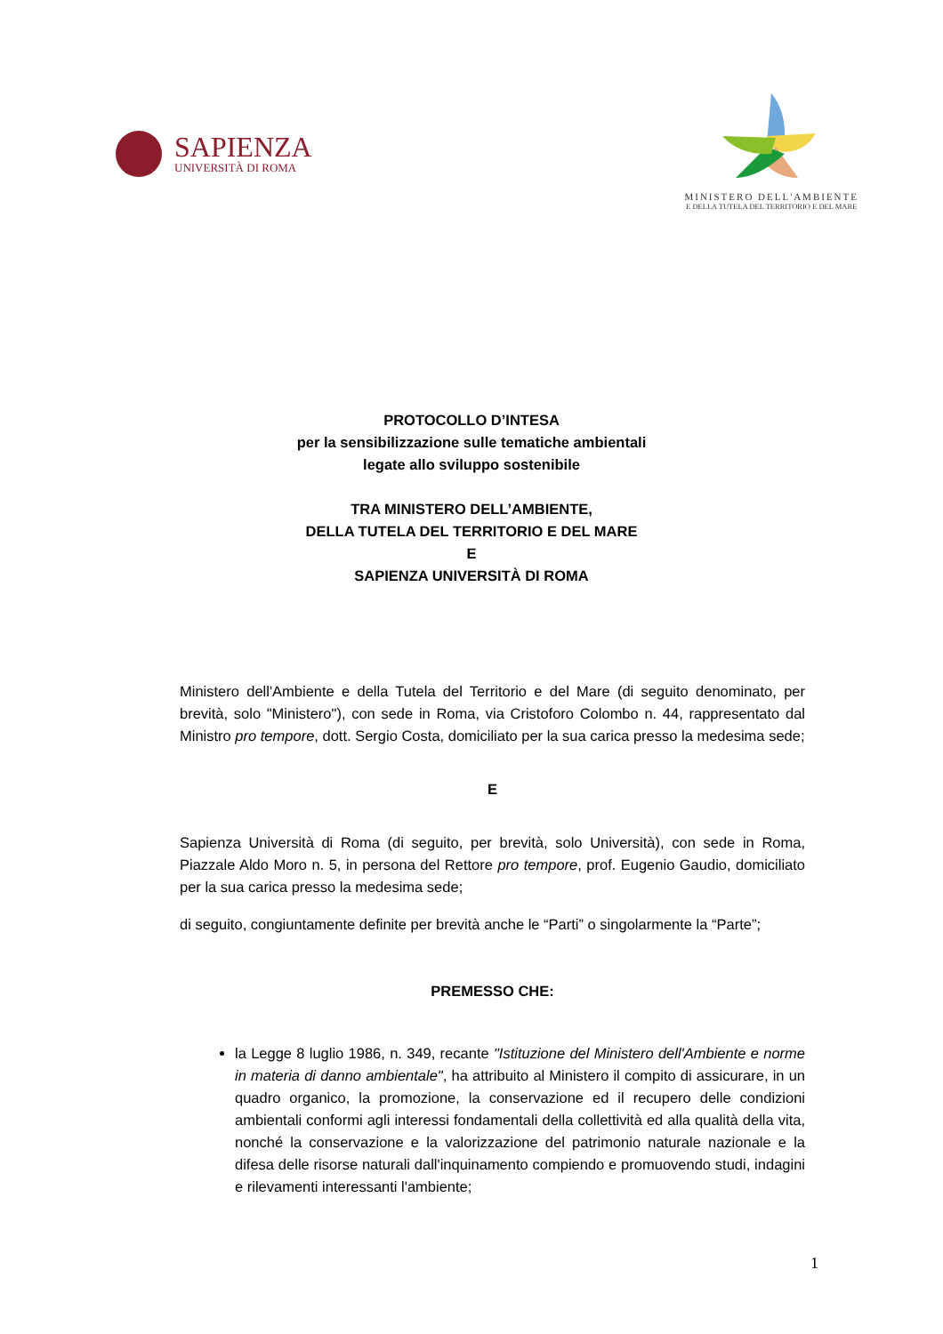SAPIENZA
UNIVERSITÀ DI ROMA
MINISTERO DELL'AMBIENTE
E DELLA TUTELA DEL TERRITORIO E DEL MARE
PROTOCOLLO D’INTESA
per la sensibilizzazione sulle tematiche ambientali
legate allo sviluppo sostenibile
TRA MINISTERO DELL’AMBIENTE,
DELLA TUTELA DEL TERRITORIO E DEL MARE
E
SAPIENZA UNIVERSITÀ DI ROMA
Ministero dell'Ambiente e della Tutela del Territorio e del Mare (di seguito denominato, per brevità, solo "Ministero"), con sede in Roma, via Cristoforo Colombo n. 44, rappresentato dal Ministro pro tempore, dott. Sergio Costa, domiciliato per la sua carica presso la medesima sede;
E
Sapienza Università di Roma (di seguito, per brevità, solo Università), con sede in Roma, Piazzale Aldo Moro n. 5, in persona del Rettore pro tempore, prof. Eugenio Gaudio, domiciliato per la sua carica presso la medesima sede;
di seguito, congiuntamente definite per brevità anche le “Parti” o singolarmente la “Parte”;
PREMESSO CHE:
la Legge 8 luglio 1986, n. 349, recante "Istituzione del Ministero dell'Ambiente e norme in materia di danno ambientale", ha attribuito al Ministero il compito di assicurare, in un quadro organico, la promozione, la conservazione ed il recupero delle condizioni ambientali conformi agli interessi fondamentali della collettività ed alla qualità della vita, nonché la conservazione e la valorizzazione del patrimonio naturale nazionale e la difesa delle risorse naturali dall'inquinamento compiendo e promuovendo studi, indagini e rilevamenti interessanti l'ambiente;
1